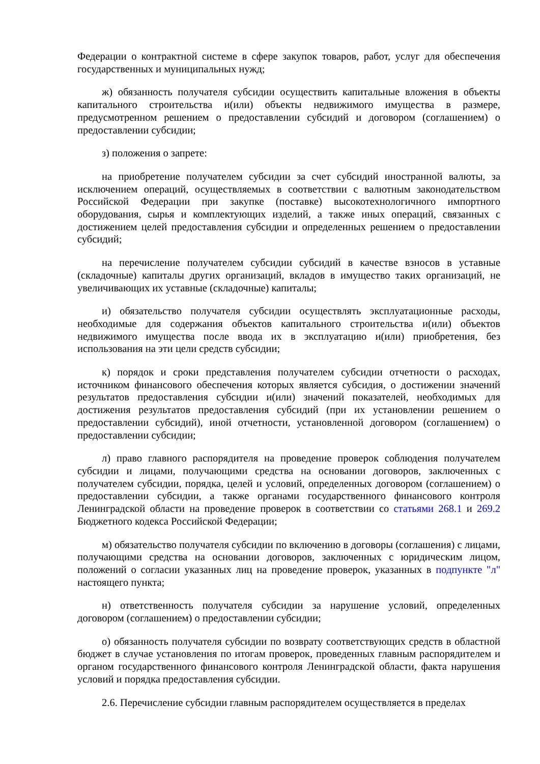Федерации о контрактной системе в сфере закупок товаров, работ, услуг для обеспечения государственных и муниципальных нужд;
ж) обязанность получателя субсидии осуществить капитальные вложения в объекты капитального строительства и(или) объекты недвижимого имущества в размере, предусмотренном решением о предоставлении субсидий и договором (соглашением) о предоставлении субсидии;
з) положения о запрете:
на приобретение получателем субсидии за счет субсидий иностранной валюты, за исключением операций, осуществляемых в соответствии с валютным законодательством Российской Федерации при закупке (поставке) высокотехнологичного импортного оборудования, сырья и комплектующих изделий, а также иных операций, связанных с достижением целей предоставления субсидии и определенных решением о предоставлении субсидий;
на перечисление получателем субсидии субсидий в качестве взносов в уставные (складочные) капиталы других организаций, вкладов в имущество таких организаций, не увеличивающих их уставные (складочные) капиталы;
и) обязательство получателя субсидии осуществлять эксплуатационные расходы, необходимые для содержания объектов капитального строительства и(или) объектов недвижимого имущества после ввода их в эксплуатацию и(или) приобретения, без использования на эти цели средств субсидии;
к) порядок и сроки представления получателем субсидии отчетности о расходах, источником финансового обеспечения которых является субсидия, о достижении значений результатов предоставления субсидии и(или) значений показателей, необходимых для достижения результатов предоставления субсидий (при их установлении решением о предоставлении субсидий), иной отчетности, установленной договором (соглашением) о предоставлении субсидии;
л) право главного распорядителя на проведение проверок соблюдения получателем субсидии и лицами, получающими средства на основании договоров, заключенных с получателем субсидии, порядка, целей и условий, определенных договором (соглашением) о предоставлении субсидии, а также органами государственного финансового контроля Ленинградской области на проведение проверок в соответствии со статьями 268.1 и 269.2 Бюджетного кодекса Российской Федерации;
м) обязательство получателя субсидии по включению в договоры (соглашения) с лицами, получающими средства на основании договоров, заключенных с юридическим лицом, положений о согласии указанных лиц на проведение проверок, указанных в подпункте "л" настоящего пункта;
н) ответственность получателя субсидии за нарушение условий, определенных договором (соглашением) о предоставлении субсидии;
о) обязанность получателя субсидии по возврату соответствующих средств в областной бюджет в случае установления по итогам проверок, проведенных главным распорядителем и органом государственного финансового контроля Ленинградской области, факта нарушения условий и порядка предоставления субсидии.
2.6. Перечисление субсидии главным распорядителем осуществляется в пределах